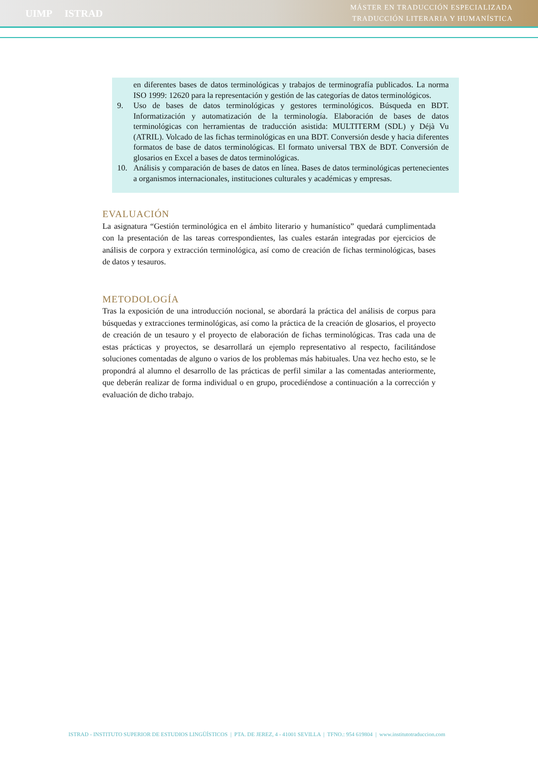UIMP ISTRAD
MÁSTER EN TRADUCCIÓN ESPECIALIZADA
TRADUCCIÓN LITERARIA Y HUMANÍSTICA
en diferentes bases de datos terminológicas y trabajos de terminografía publicados. La norma ISO 1999: 12620 para la representación y gestión de las categorías de datos terminológicos.
9. Uso de bases de datos terminológicas y gestores terminológicos. Búsqueda en BDT. Informatización y automatización de la terminología. Elaboración de bases de datos terminológicas con herramientas de traducción asistida: MULTITERM (SDL) y Déjà Vu (ATRIL). Volcado de las fichas terminológicas en una BDT. Conversión desde y hacia diferentes formatos de base de datos terminológicas. El formato universal TBX de BDT. Conversión de glosarios en Excel a bases de datos terminológicas.
10. Análisis y comparación de bases de datos en línea. Bases de datos terminológicas pertenecientes a organismos internacionales, instituciones culturales y académicas y empresas.
EVALUACIÓN
La asignatura “Gestión terminológica en el ámbito literario y humanístico” quedará cumplimentada con la presentación de las tareas correspondientes, las cuales estarán integradas por ejercicios de análisis de corpora y extracción terminológica, así como de creación de fichas terminológicas, bases de datos y tesauros.
METODOLOGÍA
Tras la exposición de una introducción nocional, se abordará la práctica del análisis de corpus para búsquedas y extracciones terminológicas, así como la práctica de la creación de glosarios, el proyecto de creación de un tesauro y el proyecto de elaboración de fichas terminológicas. Tras cada una de estas prácticas y proyectos, se desarrollará un ejemplo representativo al respecto, facilitándose soluciones comentadas de alguno o varios de los problemas más habituales. Una vez hecho esto, se le propondrá al alumno el desarrollo de las prácticas de perfil similar a las comentadas anteriormente, que deberán realizar de forma individual o en grupo, procediéndose a continuación a la corrección y evaluación de dicho trabajo.
ISTRAD - INSTITUTO SUPERIOR DE ESTUDIOS LINGÜÍSTICOS | PTA. DE JEREZ, 4 - 41001 SEVILLA | TFNO.: 954 619804 | www.institutotraduccion.com